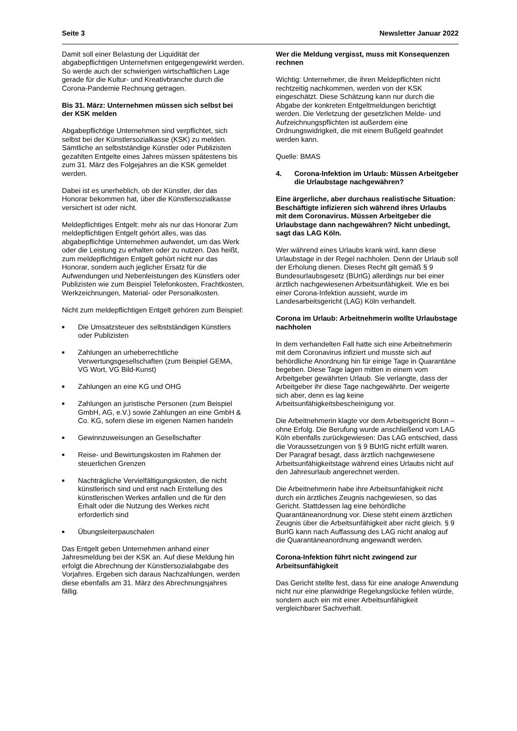Seite 3 Newsletter Januar 2022
Damit soll einer Belastung der Liquidität der abgabepflichtigen Unternehmen entgegengewirkt werden. So werde auch der schwierigen wirtschaftlichen Lage gerade für die Kultur- und Kreativbranche durch die Corona-Pandemie Rechnung getragen.
Bis 31. März: Unternehmen müssen sich selbst bei der KSK melden
Abgabepflichtige Unternehmen sind verpflichtet, sich selbst bei der Künstlersozialkasse (KSK) zu melden. Sämtliche an selbstständige Künstler oder Publizisten gezahlten Entgelte eines Jahres müssen spätestens bis zum 31. März des Folgejahres an die KSK gemeldet werden.
Dabei ist es unerheblich, ob der Künstler, der das Honorar bekommen hat, über die Künstlersozialkasse versichert ist oder nicht.
Meldepflichtiges Entgelt: mehr als nur das Honorar Zum meldepflichtigen Entgelt gehört alles, was das abgabepflichtige Unternehmen aufwendet, um das Werk oder die Leistung zu erhalten oder zu nutzen. Das heißt, zum meldepflichtigen Entgelt gehört nicht nur das Honorar, sondern auch jeglicher Ersatz für die Aufwendungen und Nebenleistungen des Künstlers oder Publizisten wie zum Beispiel Telefonkosten, Frachtkosten, Werkzeichnungen, Material- oder Personalkosten.
Nicht zum meldepflichtigen Entgelt gehören zum Beispiel:
■ Die Umsatzsteuer des selbstständigen Künstlers oder Publizisten
■ Zahlungen an urheberrechtliche Verwertungsgesellschaften (zum Beispiel GEMA, VG Wort, VG Bild-Kunst)
■ Zahlungen an eine KG und OHG
■ Zahlungen an juristische Personen (zum Beispiel GmbH, AG, e.V.) sowie Zahlungen an eine GmbH & Co. KG, sofern diese im eigenen Namen handeln
■ Gewinnzuweisungen an Gesellschafter
■ Reise- und Bewirtungskosten im Rahmen der steuerlichen Grenzen
■ Nachträgliche Vervielfältigungskosten, die nicht künstlerisch sind und erst nach Erstellung des künstlerischen Werkes anfallen und die für den Erhalt oder die Nutzung des Werkes nicht erforderlich sind
■ Übungsleiterpauschalen
Das Entgelt geben Unternehmen anhand einer Jahresmeldung bei der KSK an. Auf diese Meldung hin erfolgt die Abrechnung der Künstlersozialabgabe des Vorjahres. Ergeben sich daraus Nachzahlungen, werden diese ebenfalls am 31. März des Abrechnungsjahres fällig.
Wer die Meldung vergisst, muss mit Konsequenzen rechnen
Wichtig: Unternehmer, die ihren Meldepflichten nicht rechtzeitig nachkommen, werden von der KSK eingeschätzt. Diese Schätzung kann nur durch die Abgabe der konkreten Entgeltmeldungen berichtigt werden. Die Verletzung der gesetzlichen Melde- und Aufzeichnungspflichten ist außerdem eine Ordnungswidrigkeit, die mit einem Bußgeld geahndet werden kann.
Quelle: BMAS
4. Corona-Infektion im Urlaub: Müssen Arbeitgeber die Urlaubstage nachgewähren?
Eine ärgerliche, aber durchaus realistische Situation: Beschäftigte infizieren sich während ihres Urlaubs mit dem Coronavirus. Müssen Arbeitgeber die Urlaubstage dann nachgewähren? Nicht unbedingt, sagt das LAG Köln.
Wer während eines Urlaubs krank wird, kann diese Urlaubstage in der Regel nachholen. Denn der Urlaub soll der Erholung dienen. Dieses Recht gilt gemäß § 9 Bundesurlaubsgesetz (BUrlG) allerdings nur bei einer ärztlich nachgewiesenen Arbeitsunfähigkeit. Wie es bei einer Corona-Infektion aussieht, wurde im Landesarbeitsgericht (LAG) Köln verhandelt.
Corona im Urlaub: Arbeitnehmerin wollte Urlaubstage nachholen
In dem verhandelten Fall hatte sich eine Arbeitnehmerin mit dem Coronavirus infiziert und musste sich auf behördliche Anordnung hin für einige Tage in Quarantäne begeben. Diese Tage lagen mitten in einem vom Arbeitgeber gewährten Urlaub. Sie verlangte, dass der Arbeitgeber ihr diese Tage nachgewährte. Der weigerte sich aber, denn es lag keine Arbeitsunfähigkeitsbescheinigung vor.
Die Arbeitnehmerin klagte vor dem Arbeitsgericht Bonn – ohne Erfolg. Die Berufung wurde anschließend vom LAG Köln ebenfalls zurückgewiesen: Das LAG entschied, dass die Voraussetzungen von § 9 BUrlG nicht erfüllt waren. Der Paragraf besagt, dass ärztlich nachgewiesene Arbeitsunfähigkeitstage während eines Urlaubs nicht auf den Jahresurlaub angerechnet werden.
Die Arbeitnehmerin habe ihre Arbeitsunfähigkeit nicht durch ein ärztliches Zeugnis nachgewiesen, so das Gericht. Stattdessen lag eine behördliche Quarantäneanordnung vor. Diese steht einem ärztlichen Zeugnis über die Arbeitsunfähigkeit aber nicht gleich. § 9 BurlG kann nach Auffassung des LAG nicht analog auf die Quarantäneanordnung angewandt werden.
Corona-Infektion führt nicht zwingend zur Arbeitsunfähigkeit
Das Gericht stellte fest, dass für eine analoge Anwendung nicht nur eine planwidrige Regelungslücke fehlen würde, sondern auch ein mit einer Arbeitsunfähigkeit vergleichbarer Sachverhalt.